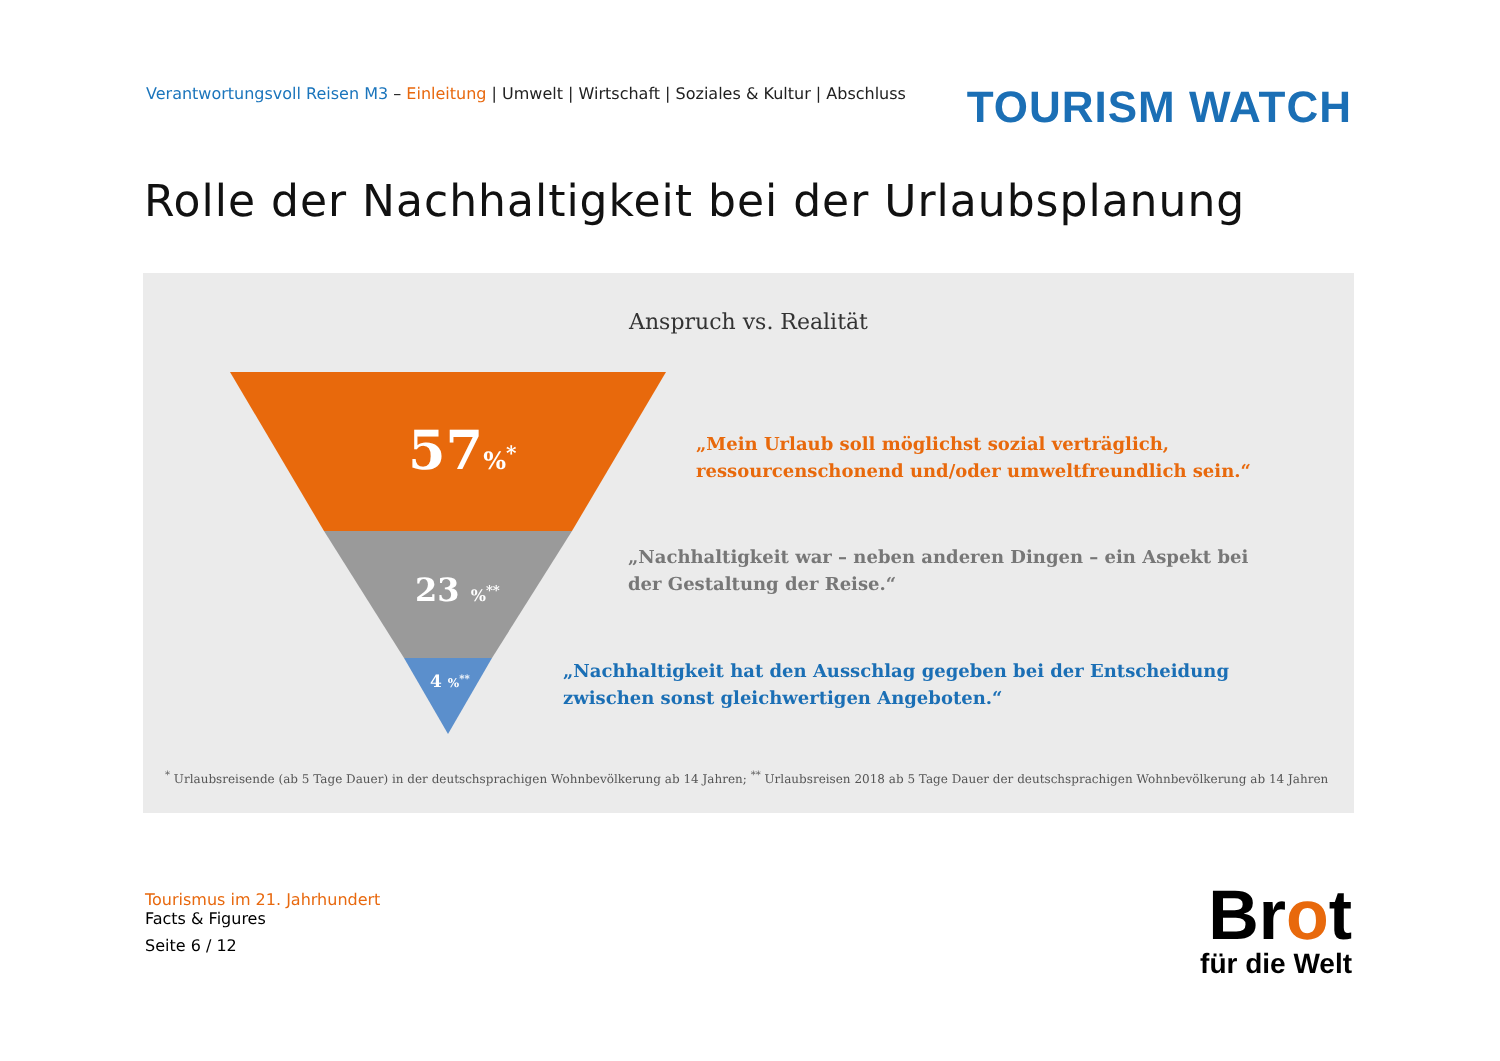Verantwortungsvoll Reisen M3 – Einleitung | Umwelt | Wirtschaft | Soziales & Kultur | Abschluss
TOURISM WATCH
Rolle der Nachhaltigkeit bei der Urlaubsplanung
Anspruch vs. Realität
57%<sup>*</sup>
23 %<sup>**</sup>
4 %<sup>**</sup>
„Mein Urlaub soll möglichst sozial verträglich,
ressourcenschonend und/oder umweltfreundlich sein.“
„Nachhaltigkeit war – neben anderen Dingen – ein Aspekt bei
der Gestaltung der Reise.“
„Nachhaltigkeit hat den Ausschlag gegeben bei der Entscheidung
zwischen sonst gleichwertigen Angeboten.“
<sup>*</sup> Urlaubsreisende (ab 5 Tage Dauer) in der deutschsprachigen Wohnbevölkerung ab 14 Jahren; <sup>**</sup> Urlaubsreisen 2018 ab 5 Tage Dauer der deutschsprachigen Wohnbevölkerung ab 14 Jahren
Tourismus im 21. Jahrhundert
Facts & Figures
Seite 6 / 12
Brot
für die Welt